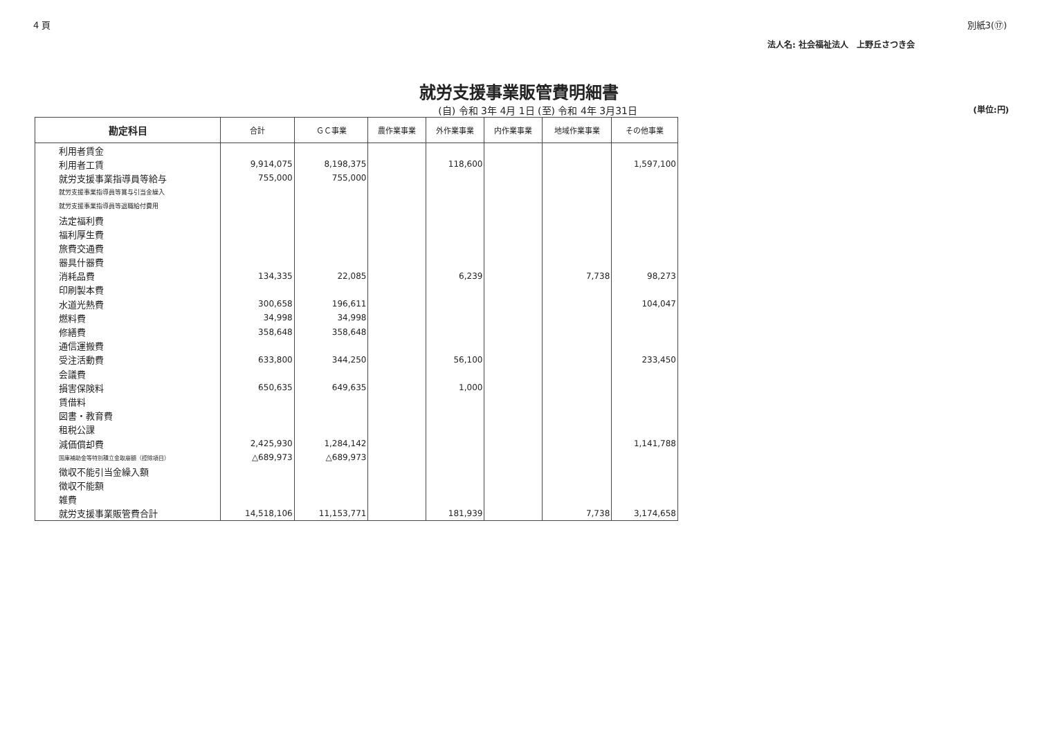4 頁 別紙3(⑰)
法人名: 社会福祉法人　上野丘さつき会
就労支援事業販管費明細書
(自) 令和 3年 4月 1日 (至) 令和 4年 3月31日 (単位:円)
| 勘定科目 | 合計 | ＧＣ事業 | 農作業事業 | 外作業事業 | 内作業事業 | 地域作業事業 | その他事業 |
| --- | --- | --- | --- | --- | --- | --- | --- |
| 利用者賃金 | | | | | | | |
| 利用者工賃 | 9,914,075 | 8,198,375 | | 118,600 | | | 1,597,100 |
| 就労支援事業指導員等給与 | 755,000 | 755,000 | | | | | |
| 就労支援事業指導員等賞与引当金繰入 | | | | | | | |
| 就労支援事業指導員等退職給付費用 | | | | | | | |
| 法定福利費 | | | | | | | |
| 福利厚生費 | | | | | | | |
| 旅費交通費 | | | | | | | |
| 器具什器費 | | | | | | | |
| 消耗品費 | 134,335 | 22,085 | | 6,239 | | 7,738 | 98,273 |
| 印刷製本費 | | | | | | | |
| 水道光熱費 | 300,658 | 196,611 | | | | | 104,047 |
| 燃料費 | 34,998 | 34,998 | | | | | |
| 修繕費 | 358,648 | 358,648 | | | | | |
| 通信運搬費 | | | | | | | |
| 受注活動費 | 633,800 | 344,250 | | 56,100 | | | 233,450 |
| 会議費 | | | | | | | |
| 損害保険料 | 650,635 | 649,635 | | 1,000 | | | |
| 賃借料 | | | | | | | |
| 図書・教育費 | | | | | | | |
| 租税公課 | | | | | | | |
| 減価償却費 | 2,425,930 | 1,284,142 | | | | | 1,141,788 |
| 国庫補助金等特別積立金取崩額（控除項目） | △689,973 | △689,973 | | | | | |
| 徴収不能引当金繰入額 | | | | | | | |
| 徴収不能額 | | | | | | | |
| 雑費 | | | | | | | |
| 就労支援事業販管費合計 | 14,518,106 | 11,153,771 | | 181,939 | | 7,738 | 3,174,658 |